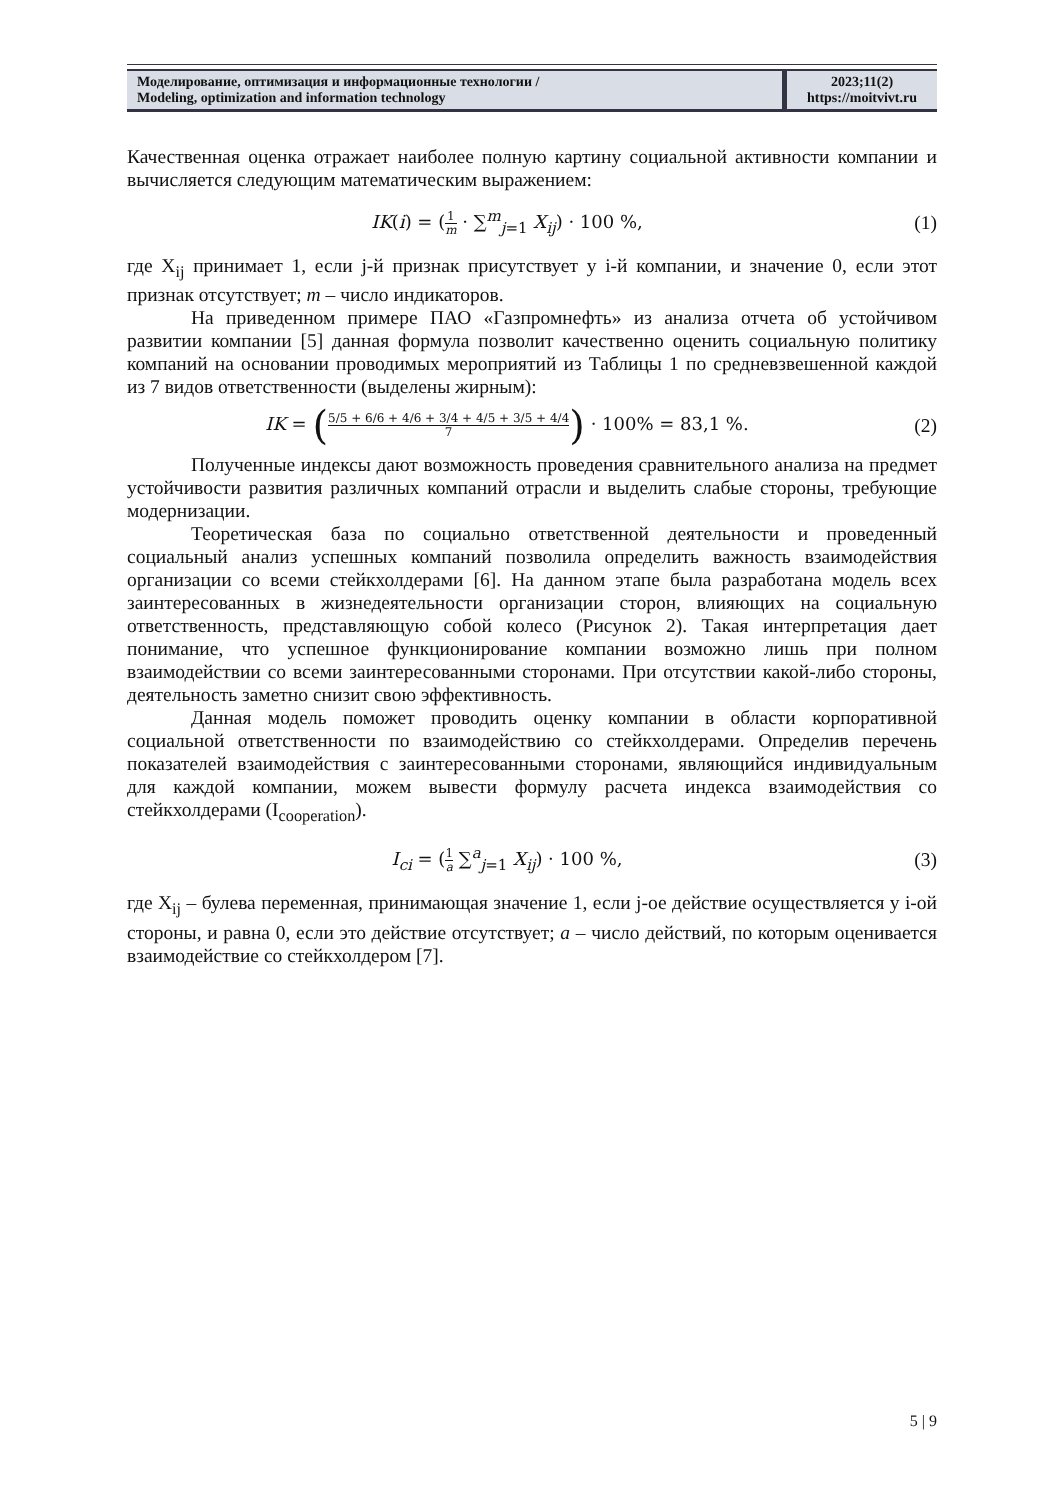Моделирование, оптимизация и информационные технологии /
Modeling, optimization and information technology
2023;11(2)
https://moitvivt.ru
Качественная оценка отражает наиболее полную картину социальной активности компании и вычисляется следующим математическим выражением:
IK(i) = (1 m · ∑<sup>m</sup><sub>j=1</sub> X<sub>ij</sub>) · 100 %,
(1)
где X<sub>ij</sub> принимает 1, если j-й признак присутствует у i-й компании, и значение 0, если этот признак отсутствует; m – число индикаторов.
На приведенном примере ПАО «Газпромнефть» из анализа отчета об устойчивом развитии компании [5] данная формула позволит качественно оценить социальную политику компаний на основании проводимых мероприятий из Таблицы 1 по средневзвешенной каждой из 7 видов ответственности (выделены жирным):
IK = (5/5 + 6/6 + 4/6 + 3/4 + 4/5 + 3/5 + 4/4 7) · 100% = 83,1 %.
(2)
Полученные индексы дают возможность проведения сравнительного анализа на предмет устойчивости развития различных компаний отрасли и выделить слабые стороны, требующие модернизации.
Теоретическая база по социально ответственной деятельности и проведенный социальный анализ успешных компаний позволила определить важность взаимодействия организации со всеми стейкхолдерами [6]. На данном этапе была разработана модель всех заинтересованных в жизнедеятельности организации сторон, влияющих на социальную ответственность, представляющую собой колесо (Рисунок 2). Такая интерпретация дает понимание, что успешное функционирование компании возможно лишь при полном взаимодействии со всеми заинтересованными сторонами. При отсутствии какой-либо стороны, деятельность заметно снизит свою эффективность.
Данная модель поможет проводить оценку компании в области корпоративной социальной ответственности по взаимодействию со стейкхолдерами. Определив перечень показателей взаимодействия с заинтересованными сторонами, являющийся индивидуальным для каждой компании, можем вывести формулу расчета индекса взаимодействия со стейкхолдерами (I<sub>cooperation</sub>).
I<sub>ci</sub> = (1 a ∑<sup>a</sup><sub>j=1</sub> X<sub>ij</sub>) · 100 %, (3)
где X<sub>ij</sub> – булева переменная, принимающая значение 1, если j-ое действие осуществляется у i-ой стороны, и равна 0, если это действие отсутствует; a – число действий, по которым оценивается взаимодействие со стейкхолдером [7].
5 | 9